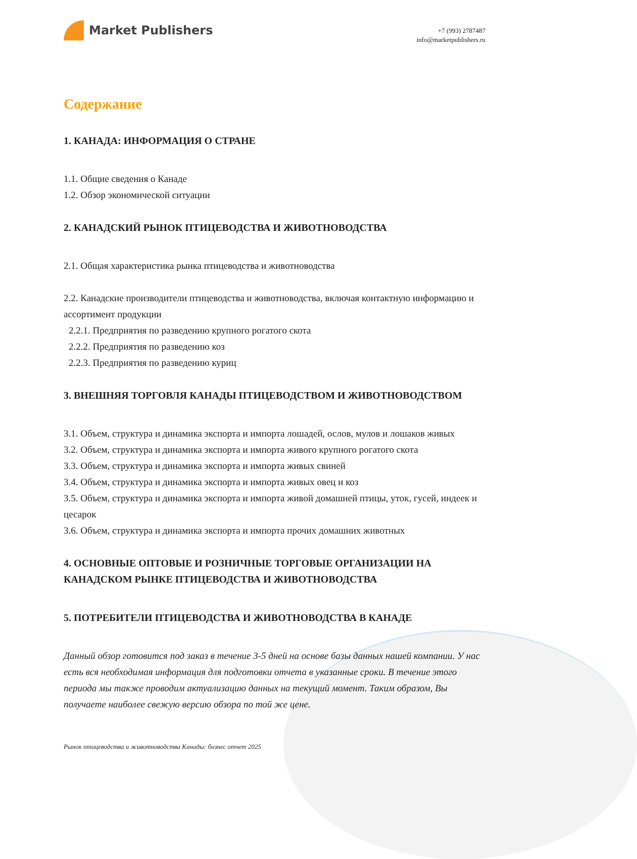Market Publishers
+7 (993) 2787487
info@marketpublishers.ru
Содержание
1. КАНАДА: ИНФОРМАЦИЯ О СТРАНЕ
1.1. Общие сведения о Канаде
1.2. Обзор экономической ситуации
2. КАНАДСКИЙ РЫНОК ПТИЦЕВОДСТВА И ЖИВОТНОВОДСТВА
2.1. Общая характеристика рынка птицеводства и животноводства
2.2. Канадские производители птицеводства и животноводства, включая контактную информацию и ассортимент продукции
2.2.1. Предприятия по разведению крупного рогатого скота
2.2.2. Предприятия по разведению коз
2.2.3. Предприятия по разведению куриц
3. ВНЕШНЯЯ ТОРГОВЛЯ КАНАДЫ ПТИЦЕВОДСТВОМ И ЖИВОТНОВОДСТВОМ
3.1. Объем, структура и динамика экспорта и импорта лошадей, ослов, мулов и лошаков живых
3.2. Объем, структура и динамика экспорта и импорта живого крупного рогатого скота
3.3. Объем, структура и динамика экспорта и импорта живых свиней
3.4. Объем, структура и динамика экспорта и импорта живых овец и коз
3.5. Объем, структура и динамика экспорта и импорта живой домашней птицы, уток, гусей, индеек и цесарок
3.6. Объем, структура и динамика экспорта и импорта прочих домашних животных
4. ОСНОВНЫЕ ОПТОВЫЕ И РОЗНИЧНЫЕ ТОРГОВЫЕ ОРГАНИЗАЦИИ НА КАНАДСКОМ РЫНКЕ ПТИЦЕВОДСТВА И ЖИВОТНОВОДСТВА
5. ПОТРЕБИТЕЛИ ПТИЦЕВОДСТВА И ЖИВОТНОВОДСТВА В КАНАДЕ
Данный обзор готовится под заказ в течение 3-5 дней на основе базы данных нашей компании. У нас есть вся необходимая информация для подготовки отчета в указанные сроки. В течение этого периода мы также проводим актуализацию данных на текущий момент. Таким образом, Вы получаете наиболее свежую версию обзора по той же цене.
Рынок птицеводства и животноводства Канады: бизнес отчет 2025